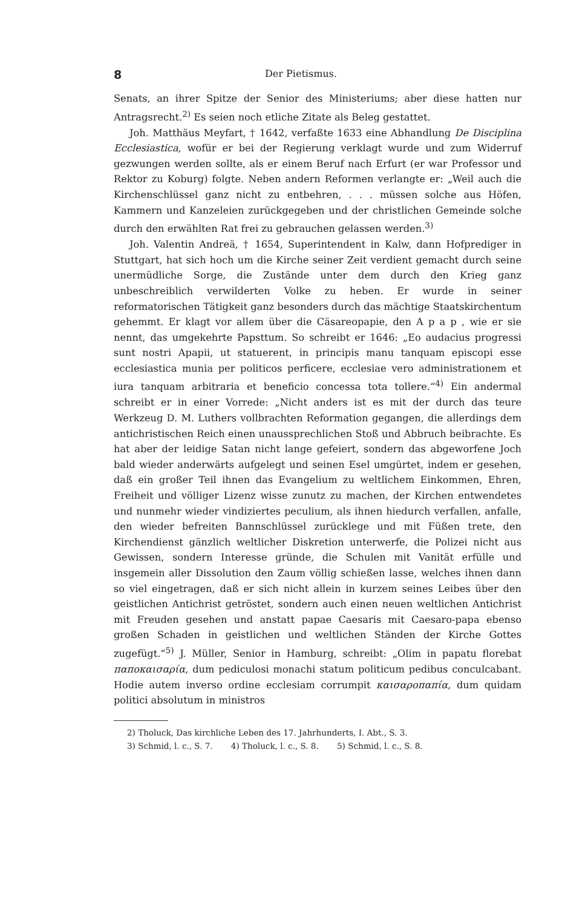8 Der Pietismus.
Senats, an ihrer Spitze der Senior des Ministeriums; aber diese hatten nur Antragsrecht.<sup>2)</sup> Es seien noch etliche Zitate als Beleg gestattet.
Joh. Matthäus Meyfart, † 1642, verfaßte 1633 eine Abhandlung De Disciplina Ecclesiastica, wofür er bei der Regierung verklagt wurde und zum Widerruf gezwungen werden sollte, als er einem Beruf nach Erfurt (er war Professor und Rektor zu Koburg) folgte. Neben andern Reformen verlangte er: „Weil auch die Kirchenschlüssel ganz nicht zu entbehren, . . . müssen solche aus Höfen, Kammern und Kanzeleien zurückgegeben und der christlichen Gemeinde solche durch den erwählten Rat frei zu gebrauchen gelassen werden.<sup>3)</sup>
Joh. Valentin Andreä, † 1654, Superintendent in Kalw, dann Hofprediger in Stuttgart, hat sich hoch um die Kirche seiner Zeit verdient gemacht durch seine unermüdliche Sorge, die Zustände unter dem durch den Krieg ganz unbeschreiblich verwilderten Volke zu heben. Er wurde in seiner reformatorischen Tätigkeit ganz besonders durch das mächtige Staatskirchentum gehemmt. Er klagt vor allem über die Cäsareopapie, den A p a p , wie er sie nennt, das umgekehrte Papsttum. So schreibt er 1646: „Eo audacius progressi sunt nostri Apapii, ut statuerent, in principis manu tanquam episcopi esse ecclesiastica munia per politicos perficere, ecclesiae vero administrationem et iura tanquam arbitraria et beneficio concessa tota tollere.“<sup>4)</sup> Ein andermal schreibt er in einer Vorrede: „Nicht anders ist es mit der durch das teure Werkzeug D. M. Luthers vollbrachten Reformation gegangen, die allerdings dem antichristischen Reich einen unaussprechlichen Stoß und Abbruch beibrachte. Es hat aber der leidige Satan nicht lange gefeiert, sondern das abgeworfene Joch bald wieder anderwärts aufgelegt und seinen Esel umgürtet, indem er gesehen, daß ein großer Teil ihnen das Evangelium zu weltlichem Einkommen, Ehren, Freiheit und völliger Lizenz wisse zunutz zu machen, der Kirchen entwendetes und nunmehr wieder vindiziertes peculium, als ihnen hiedurch verfallen, anfalle, den wieder befreiten Bannschlüssel zurücklege und mit Füßen trete, den Kirchendienst gänzlich weltlicher Diskretion unterwerfe, die Polizei nicht aus Gewissen, sondern Interesse gründe, die Schulen mit Vanität erfülle und insgemein aller Dissolution den Zaum völlig schießen lasse, welches ihnen dann so viel eingetragen, daß er sich nicht allein in kurzem seines Leibes über den geistlichen Antichrist getröstet, sondern auch einen neuen weltlichen Antichrist mit Freuden gesehen und anstatt papae Caesaris mit Caesaro-papa ebenso großen Schaden in geistlichen und weltlichen Ständen der Kirche Gottes zugefügt.“<sup>5)</sup> J. Müller, Senior in Hamburg, schreibt: „Olim in papatu florebat παποκαισαρία, dum pediculosi monachi statum politicum pedibus conculcabant. Hodie autem inverso ordine ecclesiam corrumpit καισαροπαπία, dum quidam politici absolutum in ministros
2) Tholuck, Das kirchliche Leben des 17. Jahrhunderts, I. Abt., S. 3.
3) Schmid, l. c., S. 7. 4) Tholuck, l. c., S. 8. 5) Schmid, l. c., S. 8.